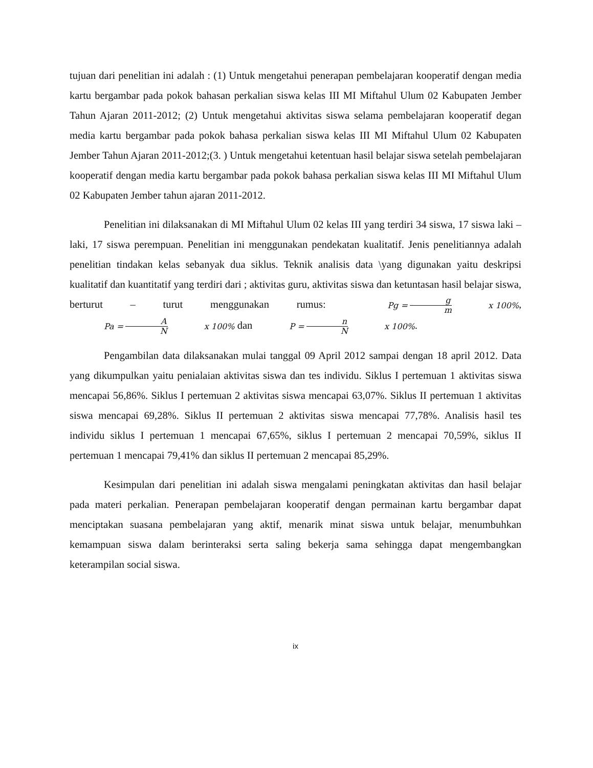tujuan dari penelitian ini adalah : (1) Untuk mengetahui penerapan pembelajaran kooperatif dengan media kartu bergambar pada pokok bahasan perkalian siswa kelas III MI Miftahul Ulum 02 Kabupaten Jember Tahun Ajaran 2011-2012; (2) Untuk mengetahui aktivitas siswa selama pembelajaran kooperatif degan media kartu bergambar pada pokok bahasa perkalian siswa kelas III MI Miftahul Ulum 02 Kabupaten Jember Tahun Ajaran 2011-2012;(3. ) Untuk mengetahui ketentuan hasil belajar siswa setelah pembelajaran kooperatif dengan media kartu bergambar pada pokok bahasa perkalian siswa kelas III MI Miftahul Ulum 02 Kabupaten Jember tahun ajaran 2011-2012.
Penelitian ini dilaksanakan di MI Miftahul Ulum 02 kelas III yang terdiri 34 siswa, 17 siswa laki – laki, 17 siswa perempuan. Penelitian ini menggunakan pendekatan kualitatif. Jenis penelitiannya adalah penelitian tindakan kelas sebanyak dua siklus. Teknik analisis data \yang digunakan yaitu deskripsi kualitatif dan kuantitatif yang terdiri dari ; aktivitas guru, aktivitas siswa dan ketuntasan hasil belajar siswa, berturut – turut menggunakan rumus: Pg = g m x 100%, Pa = A N x 100% dan P = n N x 100%.
Pengambilan data dilaksanakan mulai tanggal 09 April 2012 sampai dengan 18 april 2012. Data yang dikumpulkan yaitu penialaian aktivitas siswa dan tes individu. Siklus I pertemuan 1 aktivitas siswa mencapai 56,86%. Siklus I pertemuan 2 aktivitas siswa mencapai 63,07%. Siklus II pertemuan 1 aktivitas siswa mencapai 69,28%. Siklus II pertemuan 2 aktivitas siswa mencapai 77,78%. Analisis hasil tes individu siklus I pertemuan 1 mencapai 67,65%, siklus I pertemuan 2 mencapai 70,59%, siklus II pertemuan 1 mencapai 79,41% dan siklus II pertemuan 2 mencapai 85,29%.
Kesimpulan dari penelitian ini adalah siswa mengalami peningkatan aktivitas dan hasil belajar pada materi perkalian. Penerapan pembelajaran kooperatif dengan permainan kartu bergambar dapat menciptakan suasana pembelajaran yang aktif, menarik minat siswa untuk belajar, menumbuhkan kemampuan siswa dalam berinteraksi serta saling bekerja sama sehingga dapat mengembangkan keterampilan social siswa.
ix